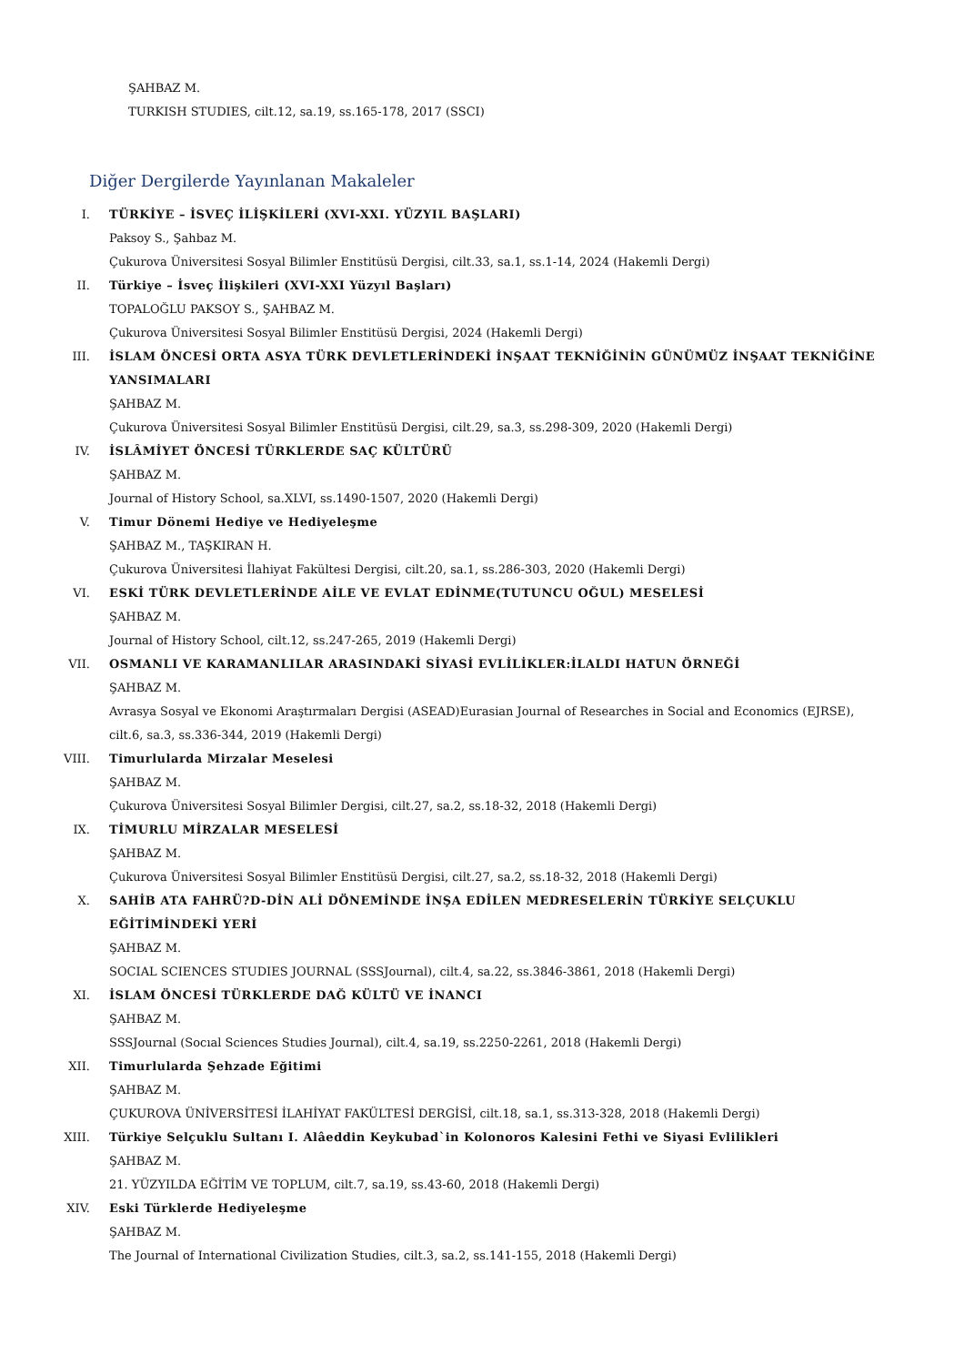ŞAHBAZ M.
TURKISH STUDIES, cilt.12, sa.19, ss.165-178, 2017 (SSCI)
Diğer Dergilerde Yayınlanan Makaleler
I. TÜRKİYE – İSVEÇ İLİŞKİLERİ (XVI-XXI. YÜZYIL BAŞLARI)
Paksoy S., Şahbaz M.
Çukurova Üniversitesi Sosyal Bilimler Enstitüsü Dergisi, cilt.33, sa.1, ss.1-14, 2024 (Hakemli Dergi)
II. Türkiye – İsveç İlişkileri (XVI-XXI Yüzyıl Başları)
TOPALOĞLU PAKSOY S., ŞAHBAZ M.
Çukurova Üniversitesi Sosyal Bilimler Enstitüsü Dergisi, 2024 (Hakemli Dergi)
III. İSLAM ÖNCESİ ORTA ASYA TÜRK DEVLETLERİNDEKİ İNŞAAT TEKNİĞİNİN GÜNÜMÜZ İNŞAAT TEKNİĞİNE YANSIMALARI
ŞAHBAZ M.
Çukurova Üniversitesi Sosyal Bilimler Enstitüsü Dergisi, cilt.29, sa.3, ss.298-309, 2020 (Hakemli Dergi)
IV. İSLÂMİYET ÖNCESİ TÜRKLERDE SAÇ KÜLTÜRÜ
ŞAHBAZ M.
Journal of History School, sa.XLVI, ss.1490-1507, 2020 (Hakemli Dergi)
V. Timur Dönemi Hediye ve Hediyeleşme
ŞAHBAZ M., TAŞKIRAN H.
Çukurova Üniversitesi İlahiyat Fakültesi Dergisi, cilt.20, sa.1, ss.286-303, 2020 (Hakemli Dergi)
VI. ESKİ TÜRK DEVLETLERİNDE AİLE VE EVLAT EDİNME(TUTUNCU OĞUL) MESELESİ
ŞAHBAZ M.
Journal of History School, cilt.12, ss.247-265, 2019 (Hakemli Dergi)
VII. OSMANLI VE KARAMANLILAR ARASINDAKİ SİYASİ EVLİLİKLER:İLALDI HATUN ÖRNEĞİ
ŞAHBAZ M.
Avrasya Sosyal ve Ekonomi Araştırmaları Dergisi (ASEAD)Eurasian Journal of Researches in Social and Economics (EJRSE), cilt.6, sa.3, ss.336-344, 2019 (Hakemli Dergi)
VIII. Timurlularda Mirzalar Meselesi
ŞAHBAZ M.
Çukurova Üniversitesi Sosyal Bilimler Dergisi, cilt.27, sa.2, ss.18-32, 2018 (Hakemli Dergi)
IX. TİMURLU MİRZALAR MESELESİ
ŞAHBAZ M.
Çukurova Üniversitesi Sosyal Bilimler Enstitüsü Dergisi, cilt.27, sa.2, ss.18-32, 2018 (Hakemli Dergi)
X. SAHİB ATA FAHRÜ?D-DİN ALİ DÖNEMİNDE İNŞA EDİLEN MEDRESELERİN TÜRKİYE SELÇUKLU EĞİTİMİNDEKİ YERİ
ŞAHBAZ M.
SOCIAL SCIENCES STUDIES JOURNAL (SSSJournal), cilt.4, sa.22, ss.3846-3861, 2018 (Hakemli Dergi)
XI. İSLAM ÖNCESİ TÜRKLERDE DAĞ KÜLTÜ VE İNANCI
ŞAHBAZ M.
SSSJournal (Socıal Sciences Studies Journal), cilt.4, sa.19, ss.2250-2261, 2018 (Hakemli Dergi)
XII. Timurlularda Şehzade Eğitimi
ŞAHBAZ M.
ÇUKUROVA ÜNİVERSİTESİ İLAHİYAT FAKÜLTESİ DERGİSİ, cilt.18, sa.1, ss.313-328, 2018 (Hakemli Dergi)
XIII. Türkiye Selçuklu Sultanı I. Alâeddin Keykubad`in Kolonoros Kalesini Fethi ve Siyasi Evlilikleri
ŞAHBAZ M.
21. YÜZYILDA EĞİTİM VE TOPLUM, cilt.7, sa.19, ss.43-60, 2018 (Hakemli Dergi)
XIV. Eski Türklerde Hediyeleşme
ŞAHBAZ M.
The Journal of International Civilization Studies, cilt.3, sa.2, ss.141-155, 2018 (Hakemli Dergi)